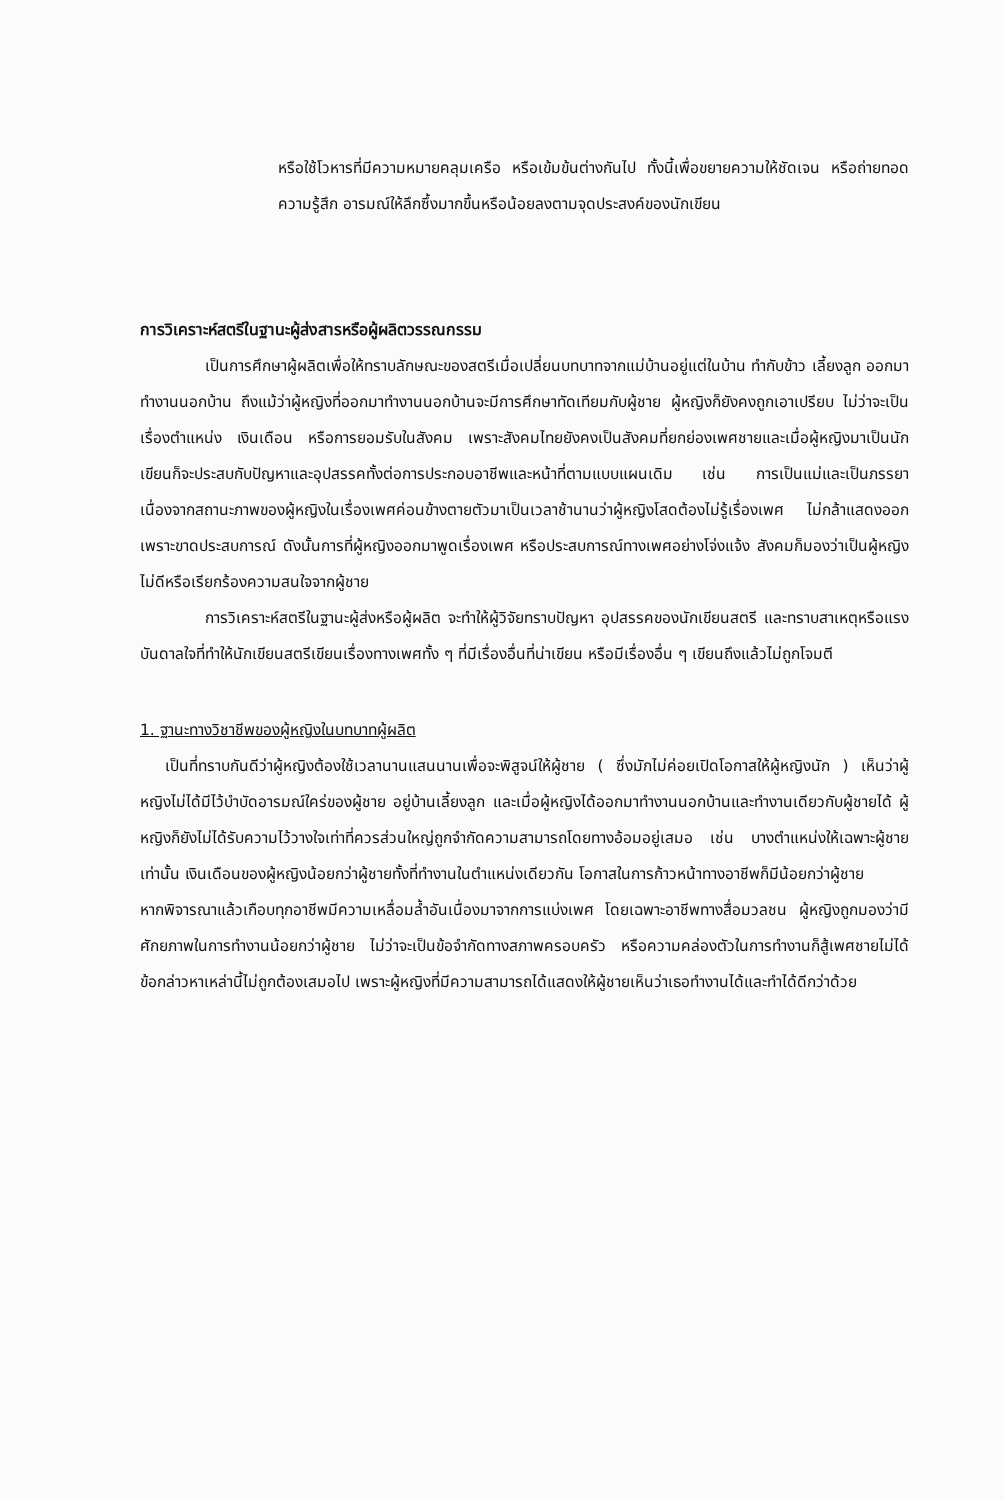หรือใช้โวหารที่มีความหมายคลุมเครือ หรือเข้มข้นต่างกันไป ทั้งนี้เพื่อขยายความให้ชัดเจน หรือถ่ายทอด ความรู้สึก อารมณ์ให้ลึกซึ้งมากขึ้นหรือน้อยลงตามจุดประสงค์ของนักเขียน
การวิเคราะห์สตรีในฐานะผู้ส่งสารหรือผู้ผลิตวรรณกรรม
เป็นการศึกษาผู้ผลิตเพื่อให้ทราบลักษณะของสตรีเมื่อเปลี่ยนบทบาทจากแม่บ้านอยู่แต่ในบ้าน ทำกับข้าว เลี้ยงลูก ออกมาทำงานนอกบ้าน ถึงแม้ว่าผู้หญิงที่ออกมาทำงานนอกบ้านจะมีการศึกษาทัดเทียมกับผู้ชาย ผู้หญิงก็ยังคงถูกเอาเปรียบ ไม่ว่าจะเป็นเรื่องตำแหน่ง เงินเดือน หรือการยอมรับในสังคม เพราะสังคมไทยยังคงเป็นสังคมที่ยกย่องเพศชายและเมื่อผู้หญิงมาเป็นนักเขียนก็จะประสบกับปัญหาและอุปสรรคทั้งต่อการประกอบอาชีพและหน้าที่ตามแบบแผนเดิม เช่น การเป็นแม่และเป็นภรรยา เนื่องจากสถานะภาพของผู้หญิงในเรื่องเพศค่อนข้างตายตัวมาเป็นเวลาช้านานว่าผู้หญิงโสดต้องไม่รู้เรื่องเพศ ไม่กล้าแสดงออกเพราะขาดประสบการณ์ ดังนั้นการที่ผู้หญิงออกมาพูดเรื่องเพศ หรือประสบการณ์ทางเพศอย่างโจ่งแจ้ง สังคมก็มองว่าเป็นผู้หญิงไม่ดีหรือเรียกร้องความสนใจจากผู้ชาย
การวิเคราะห์สตรีในฐานะผู้ส่งหรือผู้ผลิต จะทำให้ผู้วิจัยทราบปัญหา อุปสรรคของนักเขียนสตรี และทราบสาเหตุหรือแรงบันดาลใจที่ทำให้นักเขียนสตรีเขียนเรื่องทางเพศทั้ง ๆ ที่มีเรื่องอื่นที่น่าเขียน หรือมีเรื่องอื่น ๆ เขียนถึงแล้วไม่ถูกโจมตี
1. ฐานะทางวิชาชีพของผู้หญิงในบทบาทผู้ผลิต
เป็นที่ทราบกันดีว่าผู้หญิงต้องใช้เวลานานแสนนานเพื่อจะพิสูจน์ให้ผู้ชาย ( ซึ่งมักไม่ค่อยเปิดโอกาสให้ผู้หญิงนัก ) เห็นว่าผู้หญิงไม่ได้มีไว้บำบัดอารมณ์ใคร่ของผู้ชาย อยู่บ้านเลี้ยงลูก และเมื่อผู้หญิงได้ออกมาทำงานนอกบ้านและทำงานเดียวกับผู้ชายได้ ผู้หญิงก็ยังไม่ได้รับความไว้วางใจเท่าที่ควรส่วนใหญ่ถูกจำกัดความสามารถโดยทางอ้อมอยู่เสมอ เช่น บางตำแหน่งให้เฉพาะผู้ชายเท่านั้น เงินเดือนของผู้หญิงน้อยกว่าผู้ชายทั้งที่ทำงานในตำแหน่งเดียวกัน โอกาสในการก้าวหน้าทางอาชีพก็มีน้อยกว่าผู้ชาย
หากพิจารณาแล้วเกือบทุกอาชีพมีความเหลื่อมล้ำอันเนื่องมาจากการแบ่งเพศ โดยเฉพาะอาชีพทางสื่อมวลชน ผู้หญิงถูกมองว่ามีศักยภาพในการทำงานน้อยกว่าผู้ชาย ไม่ว่าจะเป็นข้อจำกัดทางสภาพครอบครัว หรือความคล่องตัวในการทำงานก็สู้เพศชายไม่ได้ ข้อกล่าวหาเหล่านี้ไม่ถูกต้องเสมอไป เพราะผู้หญิงที่มีความสามารถได้แสดงให้ผู้ชายเห็นว่าเธอทำงานได้และทำได้ดีกว่าด้วย